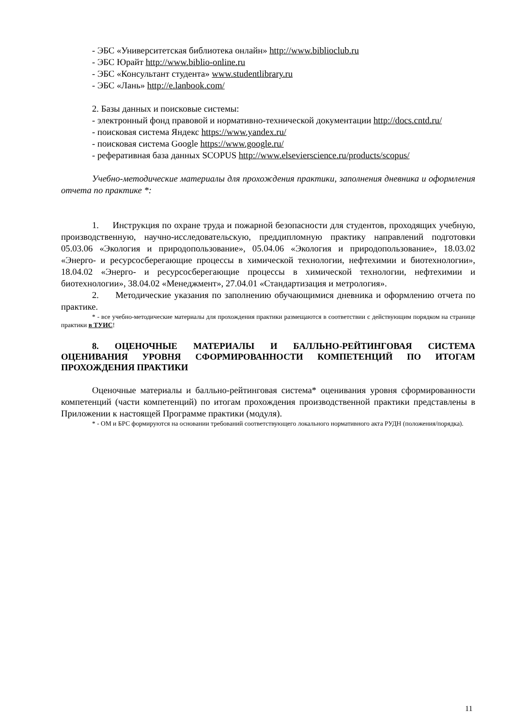- ЭБС «Университетская библиотека онлайн» http://www.biblioclub.ru
- ЭБС Юрайт http://www.biblio-online.ru
- ЭБС «Консультант студента» www.studentlibrary.ru
- ЭБС «Лань» http://e.lanbook.com/
2. Базы данных и поисковые системы:
- электронный фонд правовой и нормативно-технической документации http://docs.cntd.ru/
- поисковая система Яндекс https://www.yandex.ru/
- поисковая система Google https://www.google.ru/
- реферативная база данных SCOPUS http://www.elsevierscience.ru/products/scopus/
Учебно-методические материалы для прохождения практики, заполнения дневника и оформления отчета по практике *:
1. Инструкция по охране труда и пожарной безопасности для студентов, проходящих учебную, производственную, научно-исследовательскую, преддипломную практику направлений подготовки 05.03.06 «Экология и природопользование», 05.04.06 «Экология и природопользование», 18.03.02 «Энерго- и ресурсосберегающие процессы в химической технологии, нефтехимии и биотехнологии», 18.04.02 «Энерго- и ресурсосберегающие процессы в химической технологии, нефтехимии и биотехнологии», 38.04.02 «Менеджмент», 27.04.01 «Стандартизация и метрология».
2. Методические указания по заполнению обучающимися дневника и оформлению отчета по практике.
* - все учебно-методические материалы для прохождения практики размещаются в соответствии с действующим порядком на странице практики в ТУИС!
8. ОЦЕНОЧНЫЕ МАТЕРИАЛЫ И БАЛЛЬНО-РЕЙТИНГОВАЯ СИСТЕМА ОЦЕНИВАНИЯ УРОВНЯ СФОРМИРОВАННОСТИ КОМПЕТЕНЦИЙ ПО ИТОГАМ ПРОХОЖДЕНИЯ ПРАКТИКИ
Оценочные материалы и балльно-рейтинговая система* оценивания уровня сформированности компетенций (части компетенций) по итогам прохождения производственной практики представлены в Приложении к настоящей Программе практики (модуля).
* - ОМ и БРС формируются на основании требований соответствующего локального нормативного акта РУДН (положения/порядка).
11